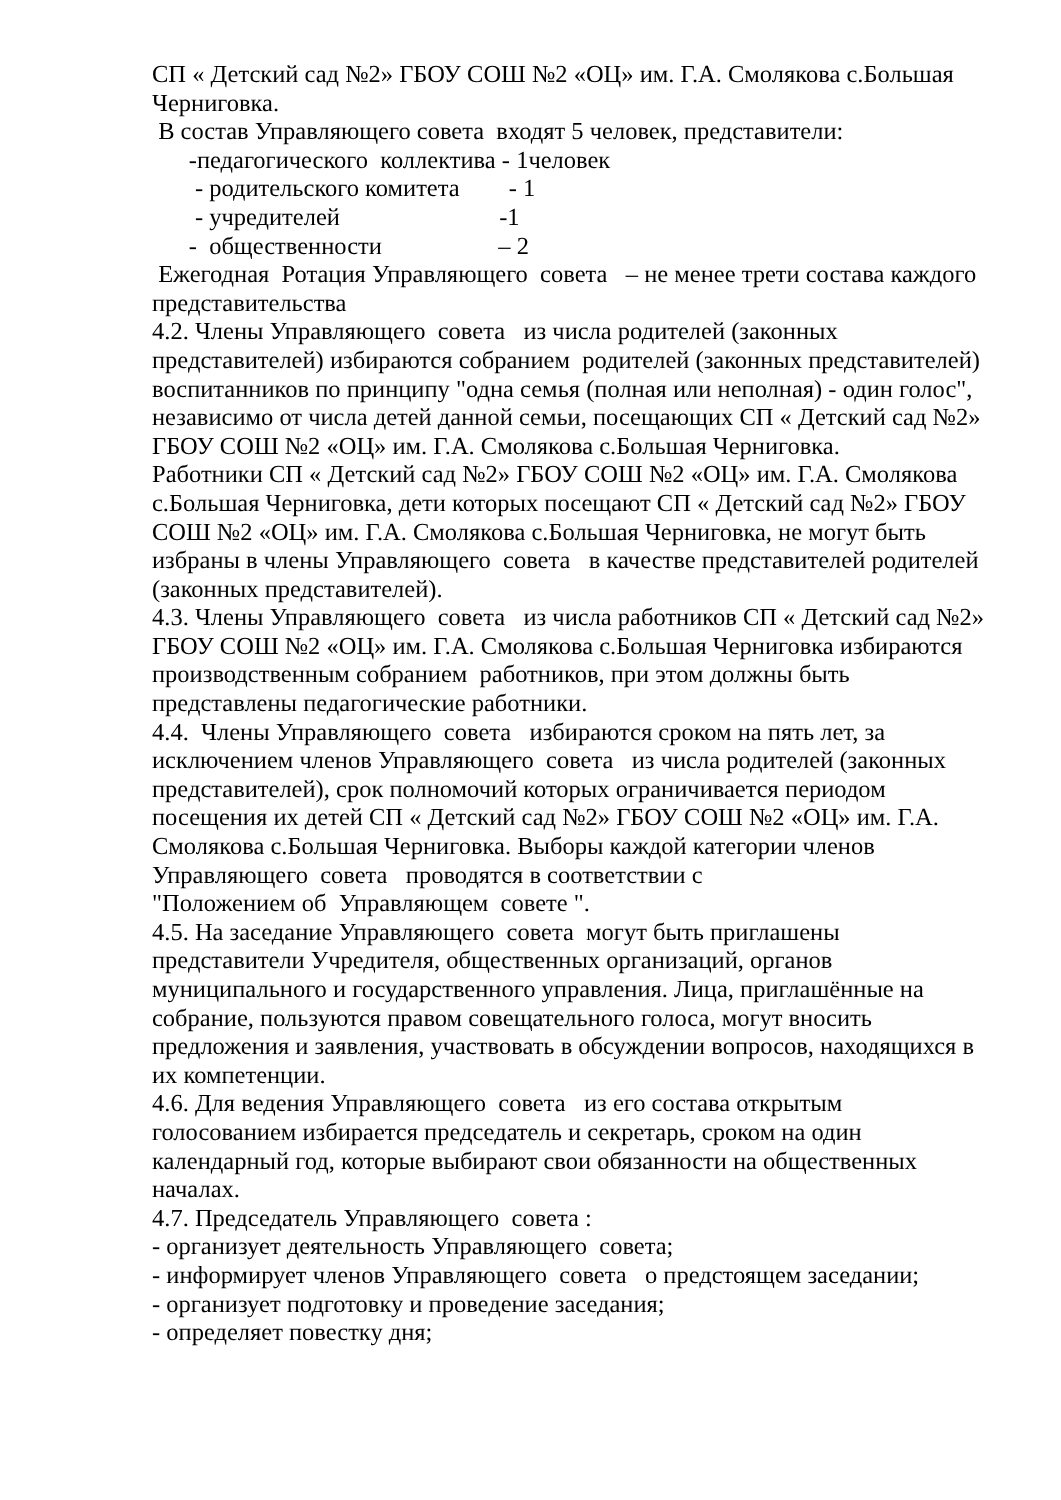СП « Детский сад №2» ГБОУ СОШ №2 «ОЦ» им. Г.А. Смолякова с.Большая Черниговка.
В состав Управляющего совета входят 5 человек, представители:
-педагогического коллектива - 1человек
- родительского комитета - 1
- учредителей -1
- общественности – 2
Ежегодная Ротация Управляющего совета – не менее трети состава каждого представительства
4.2. Члены Управляющего совета из числа родителей (законных представителей) избираются собранием родителей (законных представителей) воспитанников по принципу "одна семья (полная или неполная) - один голос", независимо от числа детей данной семьи, посещающих СП « Детский сад №2» ГБОУ СОШ №2 «ОЦ» им. Г.А. Смолякова с.Большая Черниговка.
Работники СП « Детский сад №2» ГБОУ СОШ №2 «ОЦ» им. Г.А. Смолякова с.Большая Черниговка, дети которых посещают СП « Детский сад №2» ГБОУ СОШ №2 «ОЦ» им. Г.А. Смолякова с.Большая Черниговка, не могут быть избраны в члены Управляющего совета в качестве представителей родителей (законных представителей).
4.3. Члены Управляющего совета из числа работников СП « Детский сад №2» ГБОУ СОШ №2 «ОЦ» им. Г.А. Смолякова с.Большая Черниговка избираются производственным собранием работников, при этом должны быть представлены педагогические работники.
4.4. Члены Управляющего совета избираются сроком на пять лет, за исключением членов Управляющего совета из числа родителей (законных представителей), срок полномочий которых ограничивается периодом посещения их детей СП « Детский сад №2» ГБОУ СОШ №2 «ОЦ» им. Г.А. Смолякова с.Большая Черниговка. Выборы каждой категории членов Управляющего совета проводятся в соответствии с
"Положением об Управляющем совете ".
4.5. На заседание Управляющего совета могут быть приглашены представители Учредителя, общественных организаций, органов муниципального и государственного управления. Лица, приглашённые на собрание, пользуются правом совещательного голоса, могут вносить предложения и заявления, участвовать в обсуждении вопросов, находящихся в их компетенции.
4.6. Для ведения Управляющего совета из его состава открытым голосованием избирается председатель и секретарь, сроком на один календарный год, которые выбирают свои обязанности на общественных началах.
4.7. Председатель Управляющего совета :
- организует деятельность Управляющего совета;
- информирует членов Управляющего совета о предстоящем заседании;
- организует подготовку и проведение заседания;
- определяет повестку дня;